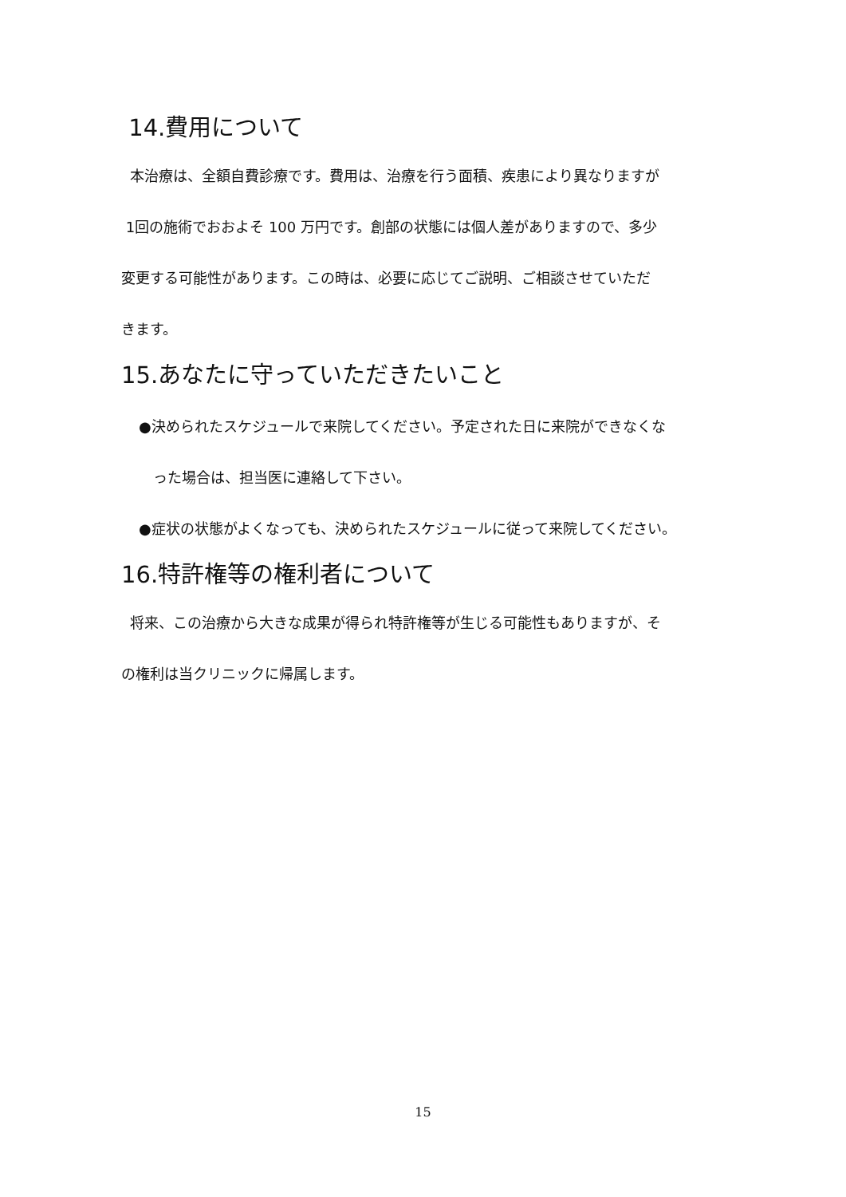14.費用について
本治療は、全額自費診療です。費用は、治療を行う面積、疾患により異なりますが
1回の施術でおおよそ 100 万円です。創部の状態には個人差がありますので、多少
変更する可能性があります。この時は、必要に応じてご説明、ご相談させていただ
きます。
15.あなたに守っていただきたいこと
●決められたスケジュールで来院してください。予定された日に来院ができなくな
った場合は、担当医に連絡して下さい。
●症状の状態がよくなっても、決められたスケジュールに従って来院してください。
16.特許権等の権利者について
将来、この治療から大きな成果が得られ特許権等が生じる可能性もありますが、そ
の権利は当クリニックに帰属します。
15